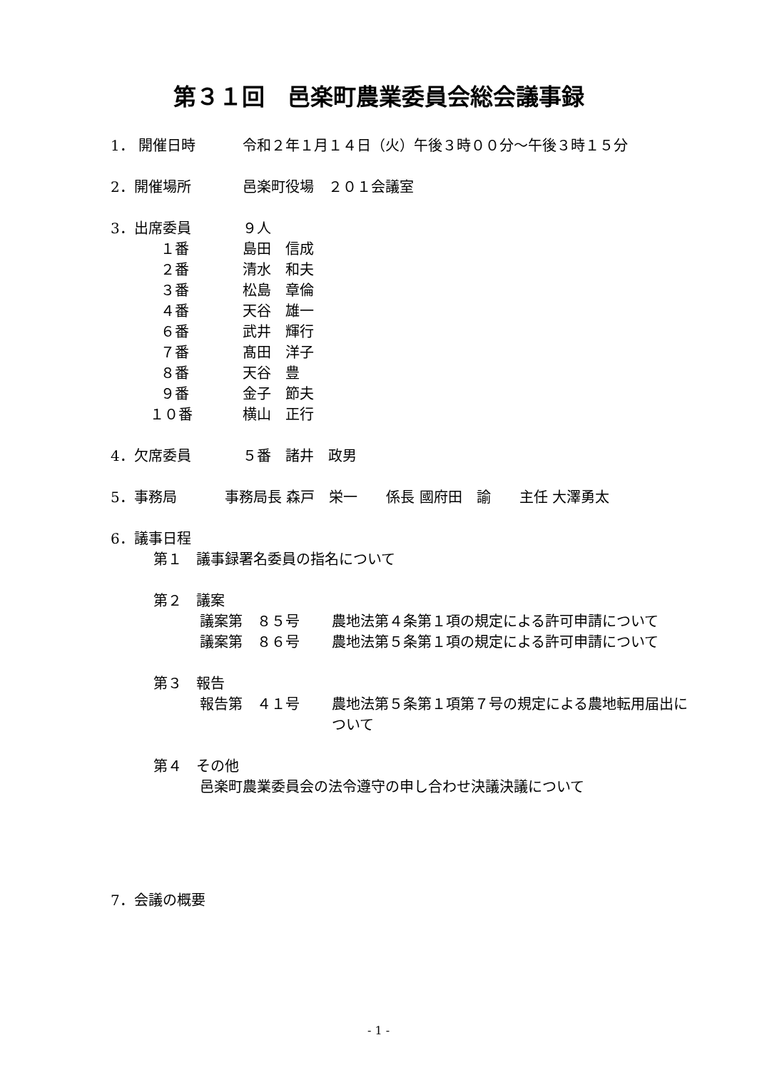第３１回　邑楽町農業委員会総会議事録
1． 開催日時 令和２年１月１４日（火）午後３時００分～午後３時１５分
2．開催場所 邑楽町役場　２０１会議室
3．出席委員 ９人
１番 島田　信成
２番 清水　和夫
３番 松島　章倫
４番 天谷　雄一
６番 武井　輝行
７番 髙田　洋子
８番 天谷　豊
９番 金子　節夫
１０番 横山　正行
4．欠席委員 ５番　諸井　政男
5．事務局 事務局長 森戸　栄一　　係長 國府田　諭　　主任 大澤勇太
6．議事日程
第１　議事録署名委員の指名について
第２　議案
議案第　８５号 農地法第４条第１項の規定による許可申請について
議案第　８６号 農地法第５条第１項の規定による許可申請について
第３　報告
報告第　４１号 農地法第５条第１項第７号の規定による農地転用届出について
第４　その他
邑楽町農業委員会の法令遵守の申し合わせ決議決議について
7．会議の概要
- 1 -